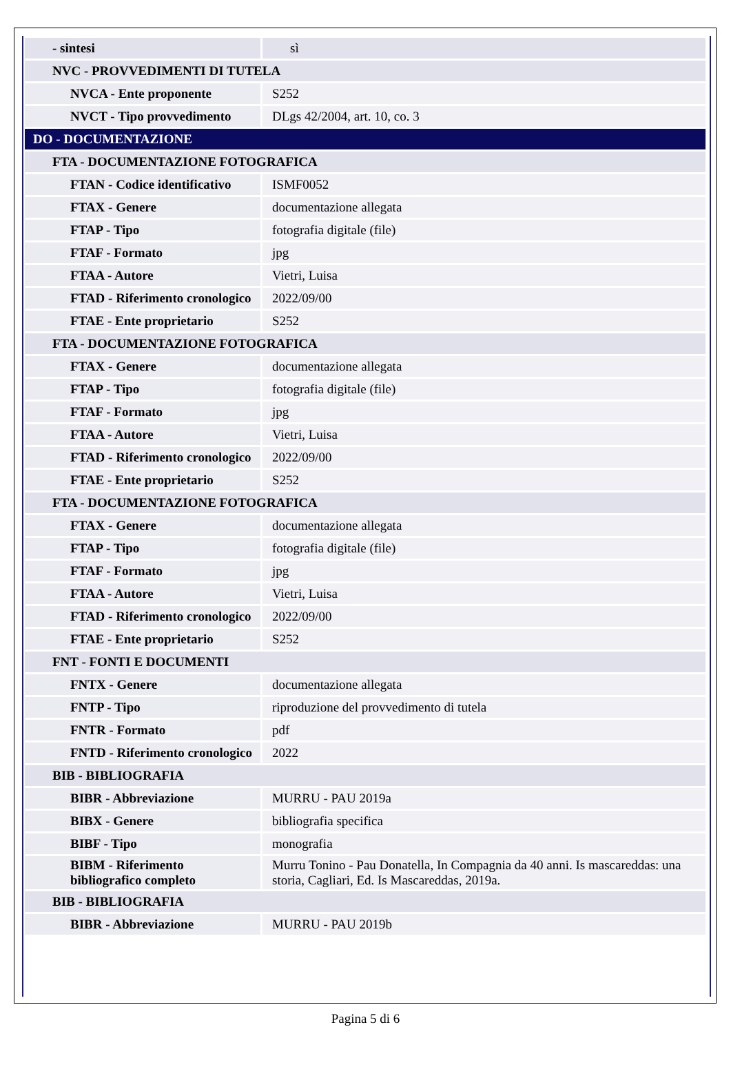| - sintesi | sì |
| NVC - PROVVEDIMENTI DI TUTELA | |
| NVCA - Ente proponente | S252 |
| NVCT - Tipo provvedimento | DLgs 42/2004, art. 10, co. 3 |
| DO - DOCUMENTAZIONE | |
| FTA - DOCUMENTAZIONE FOTOGRAFICA | |
| FTAN - Codice identificativo | ISMF0052 |
| FTAX - Genere | documentazione allegata |
| FTAP - Tipo | fotografia digitale (file) |
| FTAF - Formato | jpg |
| FTAA - Autore | Vietri, Luisa |
| FTAD - Riferimento cronologico | 2022/09/00 |
| FTAE - Ente proprietario | S252 |
| FTA - DOCUMENTAZIONE FOTOGRAFICA | |
| FTAX - Genere | documentazione allegata |
| FTAP - Tipo | fotografia digitale (file) |
| FTAF - Formato | jpg |
| FTAA - Autore | Vietri, Luisa |
| FTAD - Riferimento cronologico | 2022/09/00 |
| FTAE - Ente proprietario | S252 |
| FTA - DOCUMENTAZIONE FOTOGRAFICA | |
| FTAX - Genere | documentazione allegata |
| FTAP - Tipo | fotografia digitale (file) |
| FTAF - Formato | jpg |
| FTAA - Autore | Vietri, Luisa |
| FTAD - Riferimento cronologico | 2022/09/00 |
| FTAE - Ente proprietario | S252 |
| FNT - FONTI E DOCUMENTI | |
| FNTX - Genere | documentazione allegata |
| FNTP - Tipo | riproduzione del provvedimento di tutela |
| FNTR - Formato | pdf |
| FNTD - Riferimento cronologico | 2022 |
| BIB - BIBLIOGRAFIA | |
| BIBR - Abbreviazione | MURRU - PAU 2019a |
| BIBX - Genere | bibliografia specifica |
| BIBF - Tipo | monografia |
| BIBM - Riferimento bibliografico completo | Murru Tonino - Pau Donatella, In Compagnia da 40 anni. Is mascareddas: una storia, Cagliari, Ed. Is Mascareddas, 2019a. |
| BIB - BIBLIOGRAFIA | |
| BIBR - Abbreviazione | MURRU - PAU 2019b |
Pagina 5 di 6